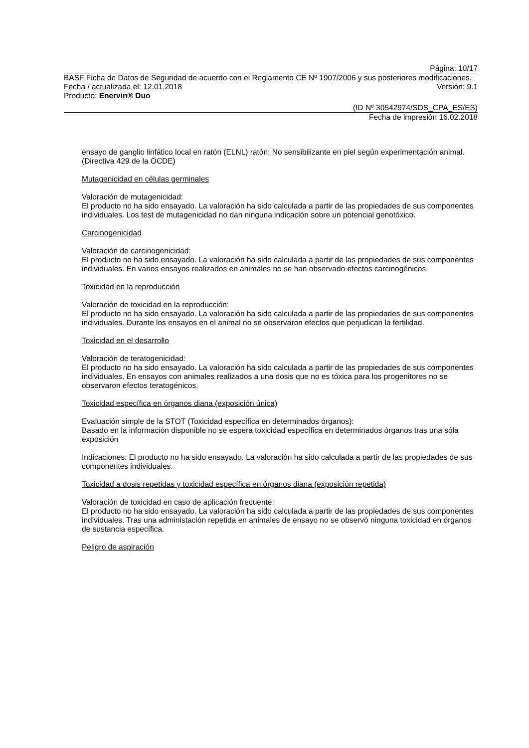Página: 10/17
BASF Ficha de Datos de Seguridad de acuerdo con el Reglamento CE Nº 1907/2006 y sus posteriores modificaciones.
Fecha / actualizada el: 12.01.2018 Versión: 9.1
Producto: Enervin® Duo
(ID Nº 30542974/SDS_CPA_ES/ES)
Fecha de impresión 16.02.2018
ensayo de ganglio linfático local en ratón (ELNL) ratón: No sensibilizante en piel según experimentación animal. (Directiva 429 de la OCDE)
Mutagenicidad en células germinales
Valoración de mutagenicidad:
El producto no ha sido ensayado. La valoración ha sido calculada a partir de las propiedades de sus componentes individuales. Los test de mutagenicidad no dan ninguna indicación sobre un potencial genotóxico.
Carcinogenicidad
Valoración de carcinogenicidad:
El producto no ha sido ensayado. La valoración ha sido calculada a partir de las propiedades de sus componentes individuales. En varios ensayos realizados en animales no se han observado efectos carcinogénicos.
Toxicidad en la reproducción
Valoración de toxicidad en la reproducción:
El producto no ha sido ensayado. La valoración ha sido calculada a partir de las propiedades de sus componentes individuales. Durante los ensayos en el animal no se observaron efectos que perjudican la fertilidad.
Toxicidad en el desarrollo
Valoración de teratogenicidad:
El producto no ha sido ensayado. La valoración ha sido calculada a partir de las propiedades de sus componentes individuales. En ensayos con animales realizados a una dosis que no es tóxica para los progenitores no se observaron efectos teratogénicos.
Toxicidad específica en órganos diana (exposición única)
Evaluación simple de la STOT (Toxicidad específica en determinados órganos):
Basado en la información disponible no se espera toxicidad específica en determinados órganos tras una sóla exposición
Indicaciones: El producto no ha sido ensayado. La valoración ha sido calculada a partir de las propiedades de sus componentes individuales.
Toxicidad a dosis repetidas y toxicidad específica en órganos diana (exposición repetida)
Valoración de toxicidad en caso de aplicación frecuente:
El producto no ha sido ensayado. La valoración ha sido calculada a partir de las propiedades de sus componentes individuales. Tras una administación repetida en animales de ensayo no se observó ninguna toxicidad en órganos de sustancia específica.
Peligro de aspiración